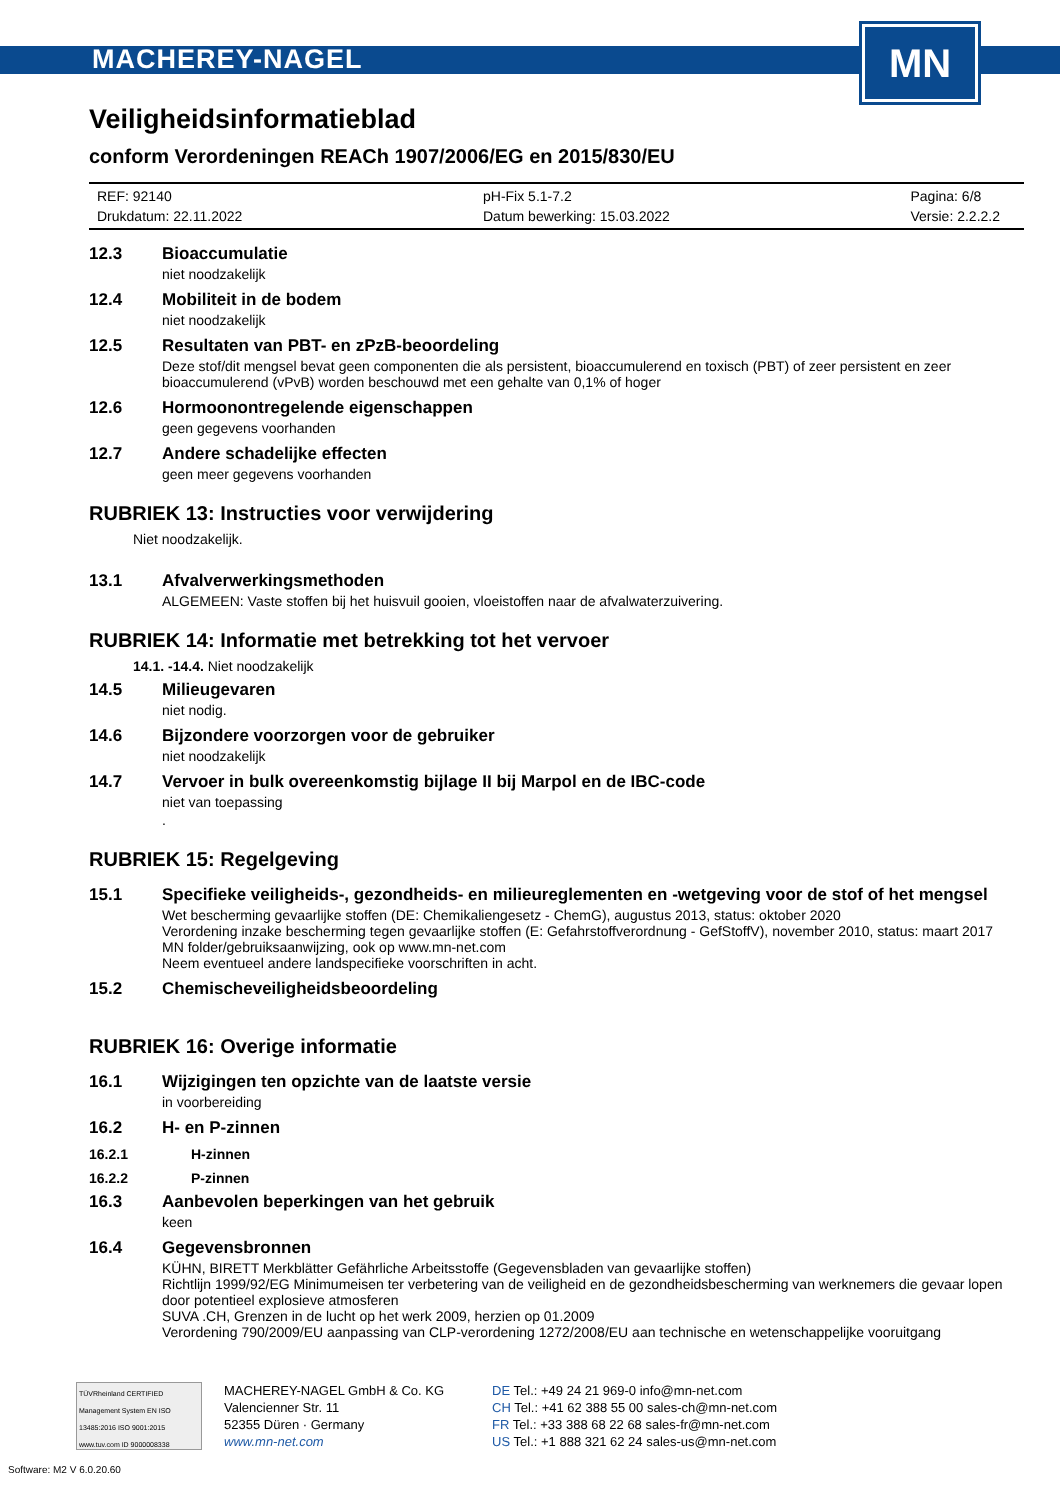MACHEREY-NAGEL
MN
Veiligheidsinformatieblad
conform Verordeningen REACh 1907/2006/EG en 2015/830/EU
REF: 92140
Drukdatum: 22.11.2022
pH-Fix 5.1-7.2
Datum bewerking: 15.03.2022
Pagina: 6/8
Versie: 2.2.2.2
12.3 Bioaccumulatie
niet noodzakelijk
12.4 Mobiliteit in de bodem
niet noodzakelijk
12.5 Resultaten van PBT- en zPzB-beoordeling
Deze stof/dit mengsel bevat geen componenten die als persistent, bioaccumulerend en toxisch (PBT) of zeer persistent en zeer bioaccumulerend (vPvB) worden beschouwd met een gehalte van 0,1% of hoger
12.6 Hormoonontregelende eigenschappen
geen gegevens voorhanden
12.7 Andere schadelijke effecten
geen meer gegevens voorhanden
RUBRIEK 13: Instructies voor verwijdering
Niet noodzakelijk.
13.1 Afvalverwerkingsmethoden
ALGEMEEN: Vaste stoffen bij het huisvuil gooien, vloeistoffen naar de afvalwaterzuivering.
RUBRIEK 14: Informatie met betrekking tot het vervoer
14.1. -14.4. Niet noodzakelijk
14.5 Milieugevaren
niet nodig.
14.6 Bijzondere voorzorgen voor de gebruiker
niet noodzakelijk
14.7 Vervoer in bulk overeenkomstig bijlage II bij Marpol en de IBC-code
niet van toepassing
.
RUBRIEK 15: Regelgeving
15.1 Specifieke veiligheids-, gezondheids- en milieureglementen en -wetgeving voor de stof of het mengsel
Wet bescherming gevaarlijke stoffen (DE: Chemikaliengesetz - ChemG), augustus 2013, status: oktober 2020
Verordening inzake bescherming tegen gevaarlijke stoffen (E: Gefahrstoffverordnung - GefStoffV), november 2010, status: maart 2017
MN folder/gebruiksaanwijzing, ook op www.mn-net.com
Neem eventueel andere landspecifieke voorschriften in acht.
15.2 Chemischeveiligheidsbeoordeling
RUBRIEK 16: Overige informatie
16.1 Wijzigingen ten opzichte van de laatste versie
in voorbereiding
16.2 H- en P-zinnen
16.2.1 H-zinnen
16.2.2 P-zinnen
16.3 Aanbevolen beperkingen van het gebruik
keen
16.4 Gegevensbronnen
KÜHN, BIRETT Merkblätter Gefährliche Arbeitsstoffe (Gegevensbladen van gevaarlijke stoffen)
Richtlijn 1999/92/EG Minimumeisen ter verbetering van de veiligheid en de gezondheidsbescherming van werknemers die gevaar lopen door potentieel explosieve atmosferen
SUVA .CH, Grenzen in de lucht op het werk 2009, herzien op 01.2009
Verordening 790/2009/EU aanpassing van CLP-verordening 1272/2008/EU aan technische en wetenschappelijke vooruitgang
TÜVRheinland CERTIFIED Management System EN ISO 13485:2016 ISO 9001:2015 www.tuv.com ID 9000008338
MACHEREY-NAGEL GmbH & Co. KG
Valencienner Str. 11
52355 Düren · Germany
www.mn-net.com
DE Tel.: +49 24 21 969-0 info@mn-net.com
CH Tel.: +41 62 388 55 00 sales-ch@mn-net.com
FR Tel.: +33 388 68 22 68 sales-fr@mn-net.com
US Tel.: +1 888 321 62 24 sales-us@mn-net.com
Software: M2 V 6.0.20.60